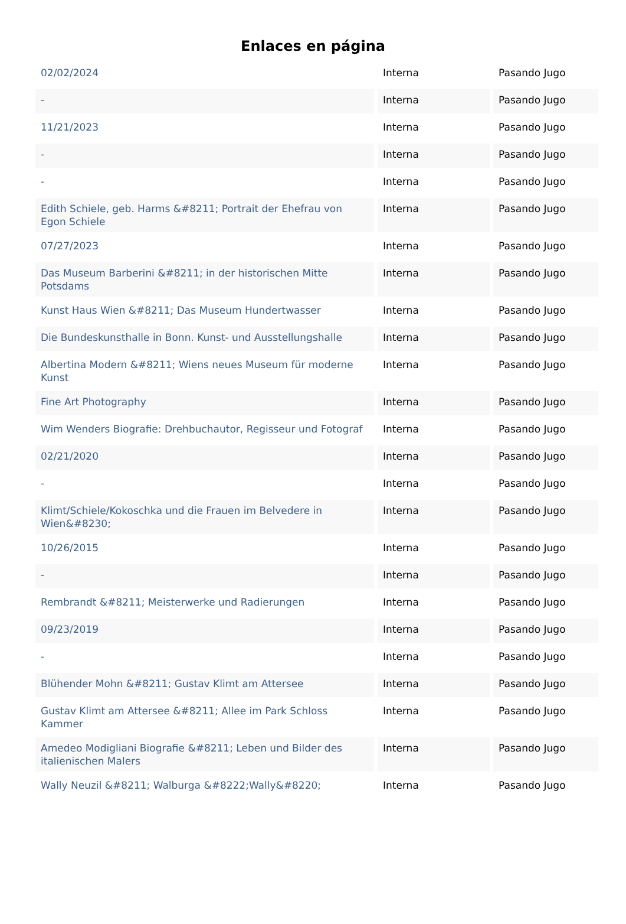Enlaces en página
| 02/02/2024 | Interna | Pasando Jugo |
| - | Interna | Pasando Jugo |
| 11/21/2023 | Interna | Pasando Jugo |
| - | Interna | Pasando Jugo |
| - | Interna | Pasando Jugo |
| Edith Schiele, geb. Harms &#8211; Portrait der Ehefrau von Egon Schiele | Interna | Pasando Jugo |
| 07/27/2023 | Interna | Pasando Jugo |
| Das Museum Barberini &#8211; in der historischen Mitte Potsdams | Interna | Pasando Jugo |
| Kunst Haus Wien &#8211; Das Museum Hundertwasser | Interna | Pasando Jugo |
| Die Bundeskunsthalle in Bonn. Kunst- und Ausstellungshalle | Interna | Pasando Jugo |
| Albertina Modern &#8211; Wiens neues Museum für moderne Kunst | Interna | Pasando Jugo |
| Fine Art Photography | Interna | Pasando Jugo |
| Wim Wenders Biografie: Drehbuchautor, Regisseur und Fotograf | Interna | Pasando Jugo |
| 02/21/2020 | Interna | Pasando Jugo |
| - | Interna | Pasando Jugo |
| Klimt/Schiele/Kokoschka und die Frauen im Belvedere in Wien&#8230; | Interna | Pasando Jugo |
| 10/26/2015 | Interna | Pasando Jugo |
| - | Interna | Pasando Jugo |
| Rembrandt &#8211; Meisterwerke und Radierungen | Interna | Pasando Jugo |
| 09/23/2019 | Interna | Pasando Jugo |
| - | Interna | Pasando Jugo |
| Blühender Mohn &#8211; Gustav Klimt am Attersee | Interna | Pasando Jugo |
| Gustav Klimt am Attersee &#8211; Allee im Park Schloss Kammer | Interna | Pasando Jugo |
| Amedeo Modigliani Biografie &#8211; Leben und Bilder des italienischen Malers | Interna | Pasando Jugo |
| Wally Neuzil &#8211; Walburga &#8222;Wally&#8220; | Interna | Pasando Jugo |